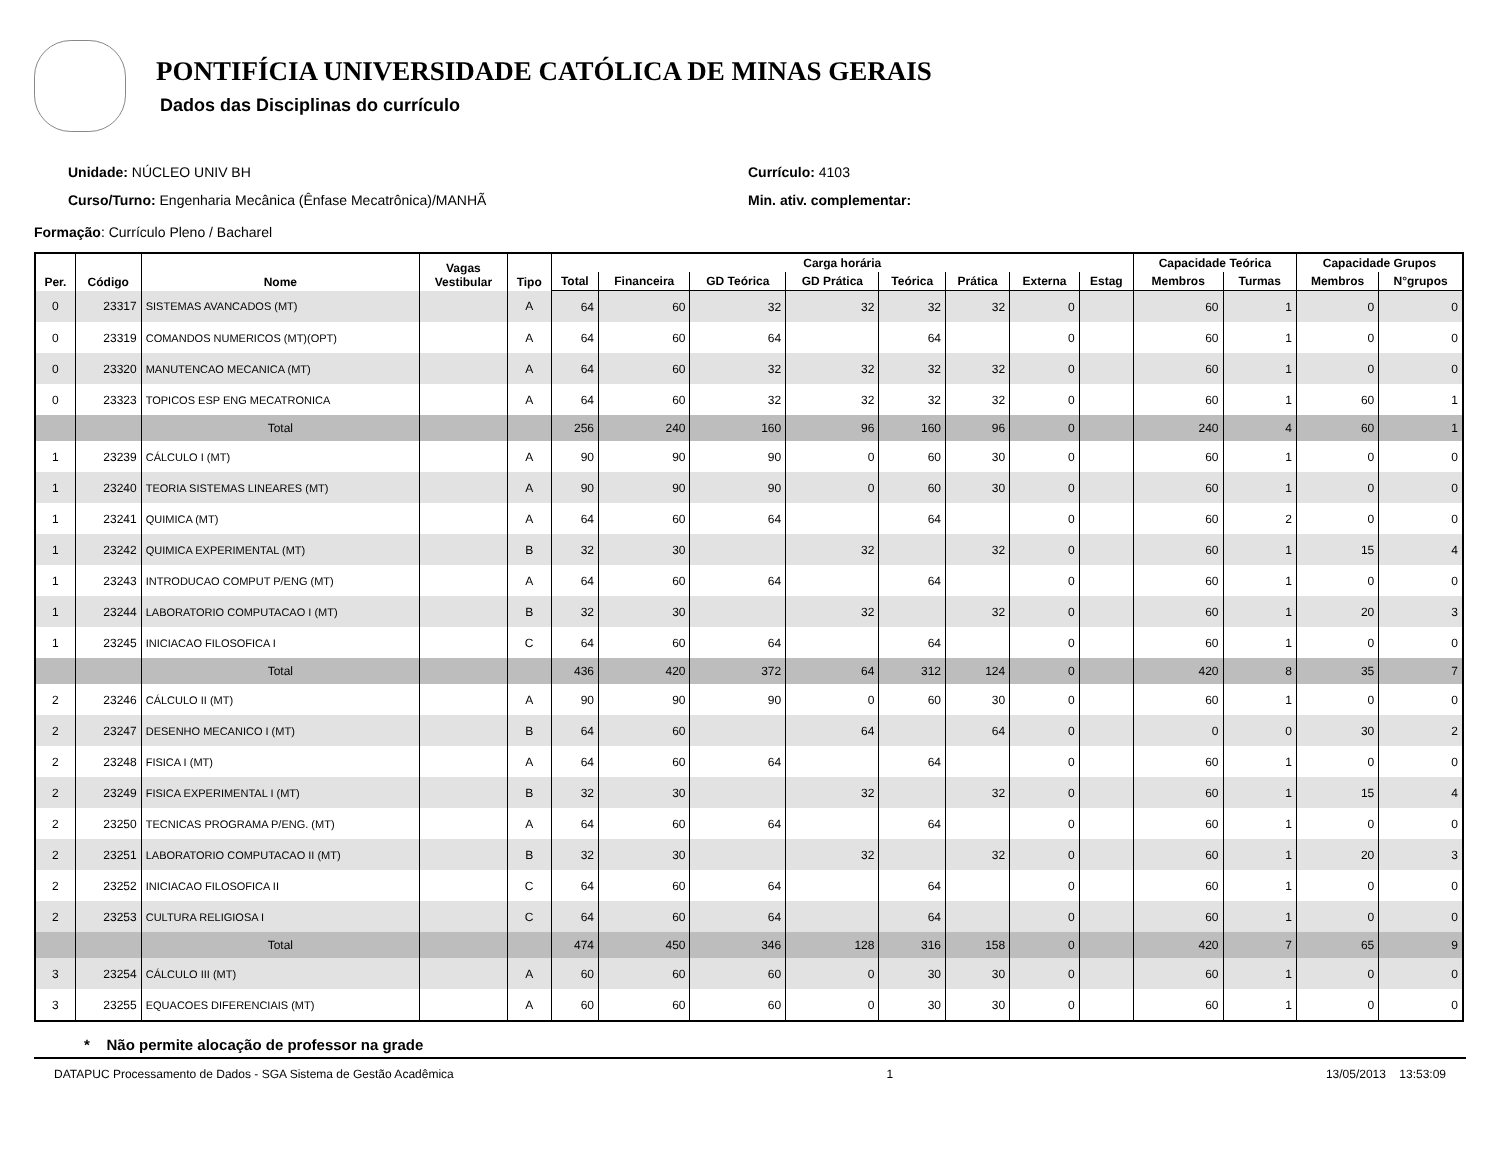PONTIFÍCIA UNIVERSIDADE CATÓLICA DE MINAS GERAIS
Dados das Disciplinas do currículo
Unidade: NÚCLEO UNIV BH
Curso/Turno: Engenharia Mecânica (Ênfase Mecatrônica)/MANHÃ
Currículo: 4103
Min. ativ. complementar:
Formação: Currículo Pleno / Bacharel
| Per. | Código | Nome | Vagas Vestibular | Tipo | Carga horária | | | | | | | | Capacidade Teórica | | Capacidade Grupos | |
| --- | --- | --- | --- | --- | --- | --- | --- | --- | --- | --- | --- | --- | --- | --- | --- | --- |
| | | | | | Total | Financeira | GD Teórica | GD Prática | Teórica | Prática | Externa | Estag | Membros | Turmas | Membros | N°grupos |
| 0 | 23317 | SISTEMAS AVANCADOS (MT) | | A | 64 | 60 | 32 | 32 | 32 | 32 | 0 | | 60 | 1 | 0 | 0 |
| 0 | 23319 | COMANDOS NUMERICOS (MT)(OPT) | | A | 64 | 60 | 64 | | 64 | | 0 | | 60 | 1 | 0 | 0 |
| 0 | 23320 | MANUTENCAO MECANICA (MT) | | A | 64 | 60 | 32 | 32 | 32 | 32 | 0 | | 60 | 1 | 0 | 0 |
| 0 | 23323 | TOPICOS ESP ENG MECATRONICA | | A | 64 | 60 | 32 | 32 | 32 | 32 | 0 | | 60 | 1 | 60 | 1 |
| | | Total | | | 256 | 240 | 160 | 96 | 160 | 96 | 0 | | 240 | 4 | 60 | 1 |
| 1 | 23239 | CÁLCULO I (MT) | | A | 90 | 90 | 90 | 0 | 60 | 30 | 0 | | 60 | 1 | 0 | 0 |
| 1 | 23240 | TEORIA SISTEMAS LINEARES (MT) | | A | 90 | 90 | 90 | 0 | 60 | 30 | 0 | | 60 | 1 | 0 | 0 |
| 1 | 23241 | QUIMICA (MT) | | A | 64 | 60 | 64 | | 64 | | 0 | | 60 | 2 | 0 | 0 |
| 1 | 23242 | QUIMICA EXPERIMENTAL (MT) | | B | 32 | 30 | | 32 | | 32 | 0 | | 60 | 1 | 15 | 4 |
| 1 | 23243 | INTRODUCAO COMPUT P/ENG (MT) | | A | 64 | 60 | 64 | | 64 | | 0 | | 60 | 1 | 0 | 0 |
| 1 | 23244 | LABORATORIO COMPUTACAO I (MT) | | B | 32 | 30 | | 32 | | 32 | 0 | | 60 | 1 | 20 | 3 |
| 1 | 23245 | INICIACAO FILOSOFICA I | | C | 64 | 60 | 64 | | 64 | | 0 | | 60 | 1 | 0 | 0 |
| | | Total | | | 436 | 420 | 372 | 64 | 312 | 124 | 0 | | 420 | 8 | 35 | 7 |
| 2 | 23246 | CÁLCULO II (MT) | | A | 90 | 90 | 90 | 0 | 60 | 30 | 0 | | 60 | 1 | 0 | 0 |
| 2 | 23247 | DESENHO MECANICO I (MT) | | B | 64 | 60 | | 64 | | 64 | 0 | | 0 | 0 | 30 | 2 |
| 2 | 23248 | FISICA I (MT) | | A | 64 | 60 | 64 | | 64 | | 0 | | 60 | 1 | 0 | 0 |
| 2 | 23249 | FISICA EXPERIMENTAL I (MT) | | B | 32 | 30 | | 32 | | 32 | 0 | | 60 | 1 | 15 | 4 |
| 2 | 23250 | TECNICAS PROGRAMA P/ENG. (MT) | | A | 64 | 60 | 64 | | 64 | | 0 | | 60 | 1 | 0 | 0 |
| 2 | 23251 | LABORATORIO COMPUTACAO II (MT) | | B | 32 | 30 | | 32 | | 32 | 0 | | 60 | 1 | 20 | 3 |
| 2 | 23252 | INICIACAO FILOSOFICA II | | C | 64 | 60 | 64 | | 64 | | 0 | | 60 | 1 | 0 | 0 |
| 2 | 23253 | CULTURA RELIGIOSA I | | C | 64 | 60 | 64 | | 64 | | 0 | | 60 | 1 | 0 | 0 |
| | | Total | | | 474 | 450 | 346 | 128 | 316 | 158 | 0 | | 420 | 7 | 65 | 9 |
| 3 | 23254 | CÁLCULO III (MT) | | A | 60 | 60 | 60 | 0 | 30 | 30 | 0 | | 60 | 1 | 0 | 0 |
| 3 | 23255 | EQUACOES DIFERENCIAIS (MT) | | A | 60 | 60 | 60 | 0 | 30 | 30 | 0 | | 60 | 1 | 0 | 0 |
* Não permite alocação de professor na grade
DATAPUC Processamento de Dados - SGA Sistema de Gestão Acadêmica 1 13/05/2013 13:53:09